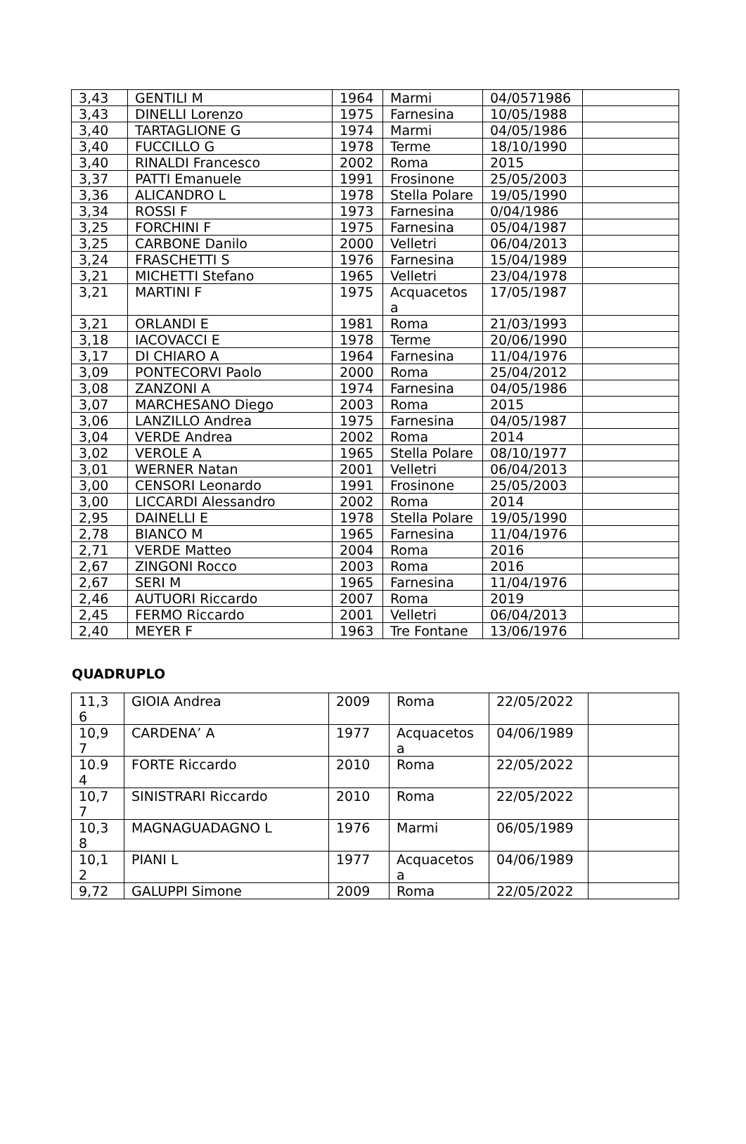| 3,43 | GENTILI M | 1964 | Marmi | 04/0571986 | |
| 3,43 | DINELLI Lorenzo | 1975 | Farnesina | 10/05/1988 | |
| 3,40 | TARTAGLIONE G | 1974 | Marmi | 04/05/1986 | |
| 3,40 | FUCCILLO G | 1978 | Terme | 18/10/1990 | |
| 3,40 | RINALDI Francesco | 2002 | Roma | 2015 | |
| 3,37 | PATTI Emanuele | 1991 | Frosinone | 25/05/2003 | |
| 3,36 | ALICANDRO L | 1978 | Stella Polare | 19/05/1990 | |
| 3,34 | ROSSI F | 1973 | Farnesina | 0/04/1986 | |
| 3,25 | FORCHINI F | 1975 | Farnesina | 05/04/1987 | |
| 3,25 | CARBONE Danilo | 2000 | Velletri | 06/04/2013 | |
| 3,24 | FRASCHETTI S | 1976 | Farnesina | 15/04/1989 | |
| 3,21 | MICHETTI Stefano | 1965 | Velletri | 23/04/1978 | |
| 3,21 | MARTINI F | 1975 | Acquacetos a | 17/05/1987 | |
| 3,21 | ORLANDI E | 1981 | Roma | 21/03/1993 | |
| 3,18 | IACOVACCI E | 1978 | Terme | 20/06/1990 | |
| 3,17 | DI CHIARO A | 1964 | Farnesina | 11/04/1976 | |
| 3,09 | PONTECORVI Paolo | 2000 | Roma | 25/04/2012 | |
| 3,08 | ZANZONI A | 1974 | Farnesina | 04/05/1986 | |
| 3,07 | MARCHESANO Diego | 2003 | Roma | 2015 | |
| 3,06 | LANZILLO Andrea | 1975 | Farnesina | 04/05/1987 | |
| 3,04 | VERDE Andrea | 2002 | Roma | 2014 | |
| 3,02 | VEROLE A | 1965 | Stella Polare | 08/10/1977 | |
| 3,01 | WERNER Natan | 2001 | Velletri | 06/04/2013 | |
| 3,00 | CENSORI Leonardo | 1991 | Frosinone | 25/05/2003 | |
| 3,00 | LICCARDI Alessandro | 2002 | Roma | 2014 | |
| 2,95 | DAINELLI E | 1978 | Stella Polare | 19/05/1990 | |
| 2,78 | BIANCO M | 1965 | Farnesina | 11/04/1976 | |
| 2,71 | VERDE Matteo | 2004 | Roma | 2016 | |
| 2,67 | ZINGONI Rocco | 2003 | Roma | 2016 | |
| 2,67 | SERI M | 1965 | Farnesina | 11/04/1976 | |
| 2,46 | AUTUORI Riccardo | 2007 | Roma | 2019 | |
| 2,45 | FERMO Riccardo | 2001 | Velletri | 06/04/2013 | |
| 2,40 | MEYER F | 1963 | Tre Fontane | 13/06/1976 | |
QUADRUPLO
| 11,3 6 | GIOIA Andrea | 2009 | Roma | 22/05/2022 | |
| 10,9 7 | CARDENA’ A | 1977 | Acquacetos a | 04/06/1989 | |
| 10.9 4 | FORTE Riccardo | 2010 | Roma | 22/05/2022 | |
| 10,7 7 | SINISTRARI Riccardo | 2010 | Roma | 22/05/2022 | |
| 10,3 8 | MAGNAGUADAGNO L | 1976 | Marmi | 06/05/1989 | |
| 10,1 2 | PIANI L | 1977 | Acquacetos a | 04/06/1989 | |
| 9,72 | GALUPPI Simone | 2009 | Roma | 22/05/2022 | |